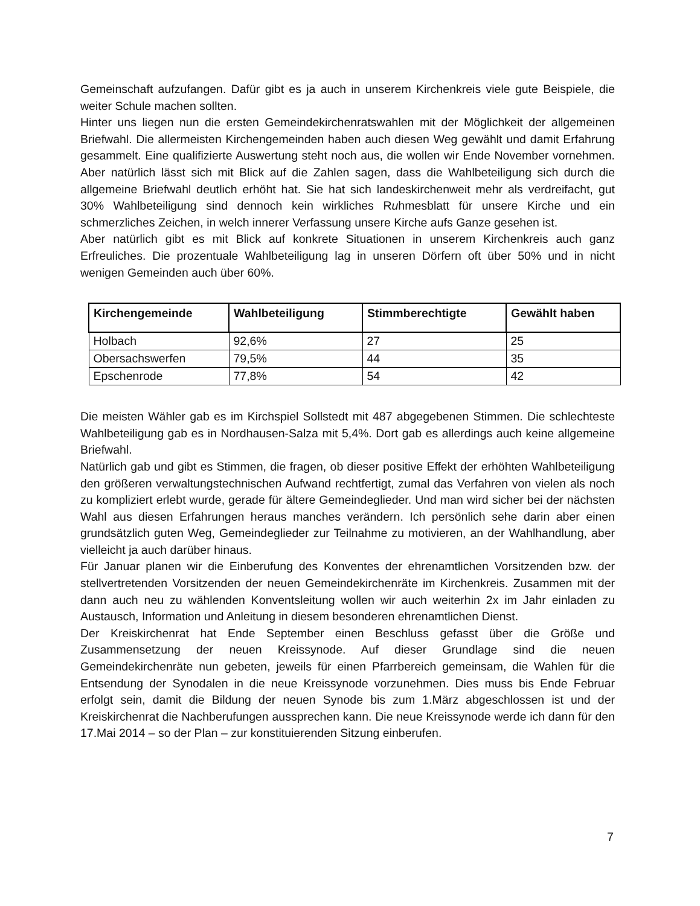Gemeinschaft aufzufangen. Dafür gibt es ja auch in unserem Kirchenkreis viele gute Beispiele, die weiter Schule machen sollten.
Hinter uns liegen nun die ersten Gemeindekirchenratswahlen mit der Möglichkeit der allgemeinen Briefwahl. Die allermeisten Kirchengemeinden haben auch diesen Weg gewählt und damit Erfahrung gesammelt. Eine qualifizierte Auswertung steht noch aus, die wollen wir Ende November vornehmen. Aber natürlich lässt sich mit Blick auf die Zahlen sagen, dass die Wahlbeteiligung sich durch die allgemeine Briefwahl deutlich erhöht hat. Sie hat sich landeskirchenweit mehr als verdreifacht, gut 30% Wahlbeteiligung sind dennoch kein wirkliches Ruhmesblatt für unsere Kirche und ein schmerzliches Zeichen, in welch innerer Verfassung unsere Kirche aufs Ganze gesehen ist.
Aber natürlich gibt es mit Blick auf konkrete Situationen in unserem Kirchenkreis auch ganz Erfreuliches. Die prozentuale Wahlbeteiligung lag in unseren Dörfern oft über 50% und in nicht wenigen Gemeinden auch über 60%.
| Kirchengemeinde | Wahlbeteiligung | Stimmberechtigte | Gewählt haben |
| --- | --- | --- | --- |
| Holbach | 92,6% | 27 | 25 |
| Obersachswerfen | 79,5% | 44 | 35 |
| Epschenrode | 77,8% | 54 | 42 |
Die meisten Wähler gab es im Kirchspiel Sollstedt mit 487 abgegebenen Stimmen. Die schlechteste Wahlbeteiligung gab es in Nordhausen-Salza mit 5,4%. Dort gab es allerdings auch keine allgemeine Briefwahl.
Natürlich gab und gibt es Stimmen, die fragen, ob dieser positive Effekt der erhöhten Wahlbeteiligung den größeren verwaltungstechnischen Aufwand rechtfertigt, zumal das Verfahren von vielen als noch zu kompliziert erlebt wurde, gerade für ältere Gemeindeglieder. Und man wird sicher bei der nächsten Wahl aus diesen Erfahrungen heraus manches verändern. Ich persönlich sehe darin aber einen grundsätzlich guten Weg, Gemeindeglieder zur Teilnahme zu motivieren, an der Wahlhandlung, aber vielleicht ja auch darüber hinaus.
Für Januar planen wir die Einberufung des Konventes der ehrenamtlichen Vorsitzenden bzw. der stellvertretenden Vorsitzenden der neuen Gemeindekirchenräte im Kirchenkreis. Zusammen mit der dann auch neu zu wählenden Konventsleitung wollen wir auch weiterhin 2x im Jahr einladen zu Austausch, Information und Anleitung in diesem besonderen ehrenamtlichen Dienst.
Der Kreiskirchenrat hat Ende September einen Beschluss gefasst über die Größe und Zusammensetzung der neuen Kreissynode. Auf dieser Grundlage sind die neuen Gemeindekirchenräte nun gebeten, jeweils für einen Pfarrbereich gemeinsam, die Wahlen für die Entsendung der Synodalen in die neue Kreissynode vorzunehmen. Dies muss bis Ende Februar erfolgt sein, damit die Bildung der neuen Synode bis zum 1.März abgeschlossen ist und der Kreiskirchenrat die Nachberufungen aussprechen kann. Die neue Kreissynode werde ich dann für den 17.Mai 2014 – so der Plan – zur konstituierenden Sitzung einberufen.
7